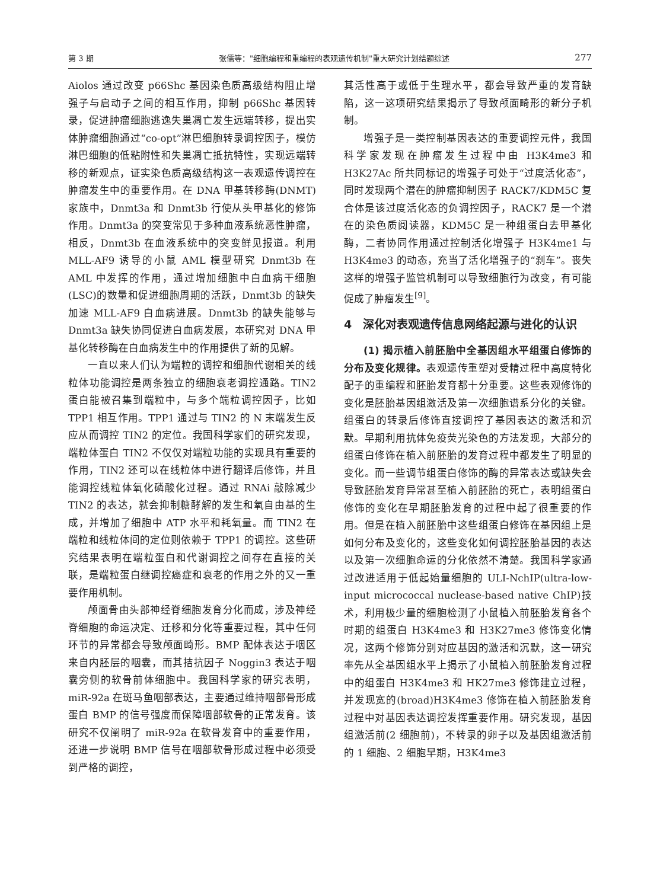第 3 期 张儒等："细胞编程和重编程的表观遗传机制"重大研究计划结题综述 277
Aiolos 通过改变 p66Shc 基因染色质高级结构阻止增强子与启动子之间的相互作用，抑制 p66Shc 基因转录，促进肿瘤细胞逃逸失巢凋亡发生远端转移，提出实体肿瘤细胞通过“co-opt”淋巴细胞转录调控因子，模仿淋巴细胞的低粘附性和失巢凋亡抵抗特性，实现远端转移的新观点，证实染色质高级结构这一表观遗传调控在肿瘤发生中的重要作用。在 DNA 甲基转移酶(DNMT)家族中，Dnmt3a 和 Dnmt3b 行使从头甲基化的修饰作用。Dnmt3a 的突变常见于多种血液系统恶性肿瘤，相反，Dnmt3b 在血液系统中的突变鲜见报道。利用 MLL-AF9 诱导的小鼠 AML 模型研究 Dnmt3b 在 AML 中发挥的作用，通过增加细胞中白血病干细胞(LSC)的数量和促进细胞周期的活跃，Dnmt3b 的缺失加速 MLL-AF9 白血病进展。Dnmt3b 的缺失能够与 Dnmt3a 缺失协同促进白血病发展，本研究对 DNA 甲基化转移酶在白血病发生中的作用提供了新的见解。
一直以来人们认为端粒的调控和细胞代谢相关的线粒体功能调控是两条独立的细胞衰老调控通路。TIN2 蛋白能被召集到端粒中，与多个端粒调控因子，比如 TPP1 相互作用。TPP1 通过与 TIN2 的 N 末端发生反应从而调控 TIN2 的定位。我国科学家们的研究发现，端粒体蛋白 TIN2 不仅仅对端粒功能的实现具有重要的作用，TIN2 还可以在线粒体中进行翻译后修饰，并且能调控线粒体氧化磷酸化过程。通过 RNAi 敲除减少 TIN2 的表达，就会抑制糖酵解的发生和氧自由基的生成，并增加了细胞中 ATP 水平和耗氧量。而 TIN2 在端粒和线粒体间的定位则依赖于 TPP1 的调控。这些研究结果表明在端粒蛋白和代谢调控之间存在直接的关联，是端粒蛋白继调控癌症和衰老的作用之外的又一重要作用机制。
颅面骨由头部神经脊细胞发育分化而成，涉及神经脊细胞的命运决定、迁移和分化等重要过程，其中任何环节的异常都会导致颅面畸形。BMP 配体表达于咽区来自内胚层的咽囊，而其拮抗因子 Noggin3 表达于咽囊旁侧的软骨前体细胞中。我国科学家的研究表明，miR-92a 在斑马鱼咽部表达，主要通过维持咽部骨形成蛋白 BMP 的信号强度而保障咽部软骨的正常发育。该研究不仅阐明了 miR-92a 在软骨发育中的重要作用，还进一步说明 BMP 信号在咽部软骨形成过程中必须受到严格的调控，
其活性高于或低于生理水平，都会导致严重的发育缺陷，这一这项研究结果揭示了导致颅面畸形的新分子机制。
增强子是一类控制基因表达的重要调控元件，我国科学家发现在肿瘤发生过程中由 H3K4me3 和 H3K27Ac 所共同标记的增强子可处于“过度活化态”，同时发现两个潜在的肿瘤抑制因子 RACK7/KDM5C 复合体是该过度活化态的负调控因子，RACK7 是一个潜在的染色质阅读器，KDM5C 是一种组蛋白去甲基化酶，二者协同作用通过控制活化增强子 H3K4me1 与 H3K4me3 的动态，充当了活化增强子的“刹车”。丧失这样的增强子监管机制可以导致细胞行为改变，有可能促成了肿瘤发生<sup>[9]</sup>。
4　深化对表观遗传信息网络起源与进化的认识
(1) 揭示植入前胚胎中全基因组水平组蛋白修饰的分布及变化规律。表观遗传重塑对受精过程中高度特化配子的重编程和胚胎发育都十分重要。这些表观修饰的变化是胚胎基因组激活及第一次细胞谱系分化的关键。组蛋白的转录后修饰直接调控了基因表达的激活和沉默。早期利用抗体免疫荧光染色的方法发现，大部分的组蛋白修饰在植入前胚胎的发育过程中都发生了明显的变化。而一些调节组蛋白修饰的酶的异常表达或缺失会导致胚胎发育异常甚至植入前胚胎的死亡，表明组蛋白修饰的变化在早期胚胎发育的过程中起了很重要的作用。但是在植入前胚胎中这些组蛋白修饰在基因组上是如何分布及变化的，这些变化如何调控胚胎基因的表达以及第一次细胞命运的分化依然不清楚。我国科学家通过改进适用于低起始量细胞的 ULI-NchIP(ultra-low-input micrococcal nuclease-based native ChIP)技术，利用极少量的细胞检测了小鼠植入前胚胎发育各个时期的组蛋白 H3K4me3 和 H3K27me3 修饰变化情况，这两个修饰分别对应基因的激活和沉默，这一研究率先从全基因组水平上揭示了小鼠植入前胚胎发育过程中的组蛋白 H3K4me3 和 HK27me3 修饰建立过程，并发现宽的(broad)H3K4me3 修饰在植入前胚胎发育过程中对基因表达调控发挥重要作用。研究发现，基因组激活前(2 细胞前)，不转录的卵子以及基因组激活前的 1 细胞、2 细胞早期，H3K4me3